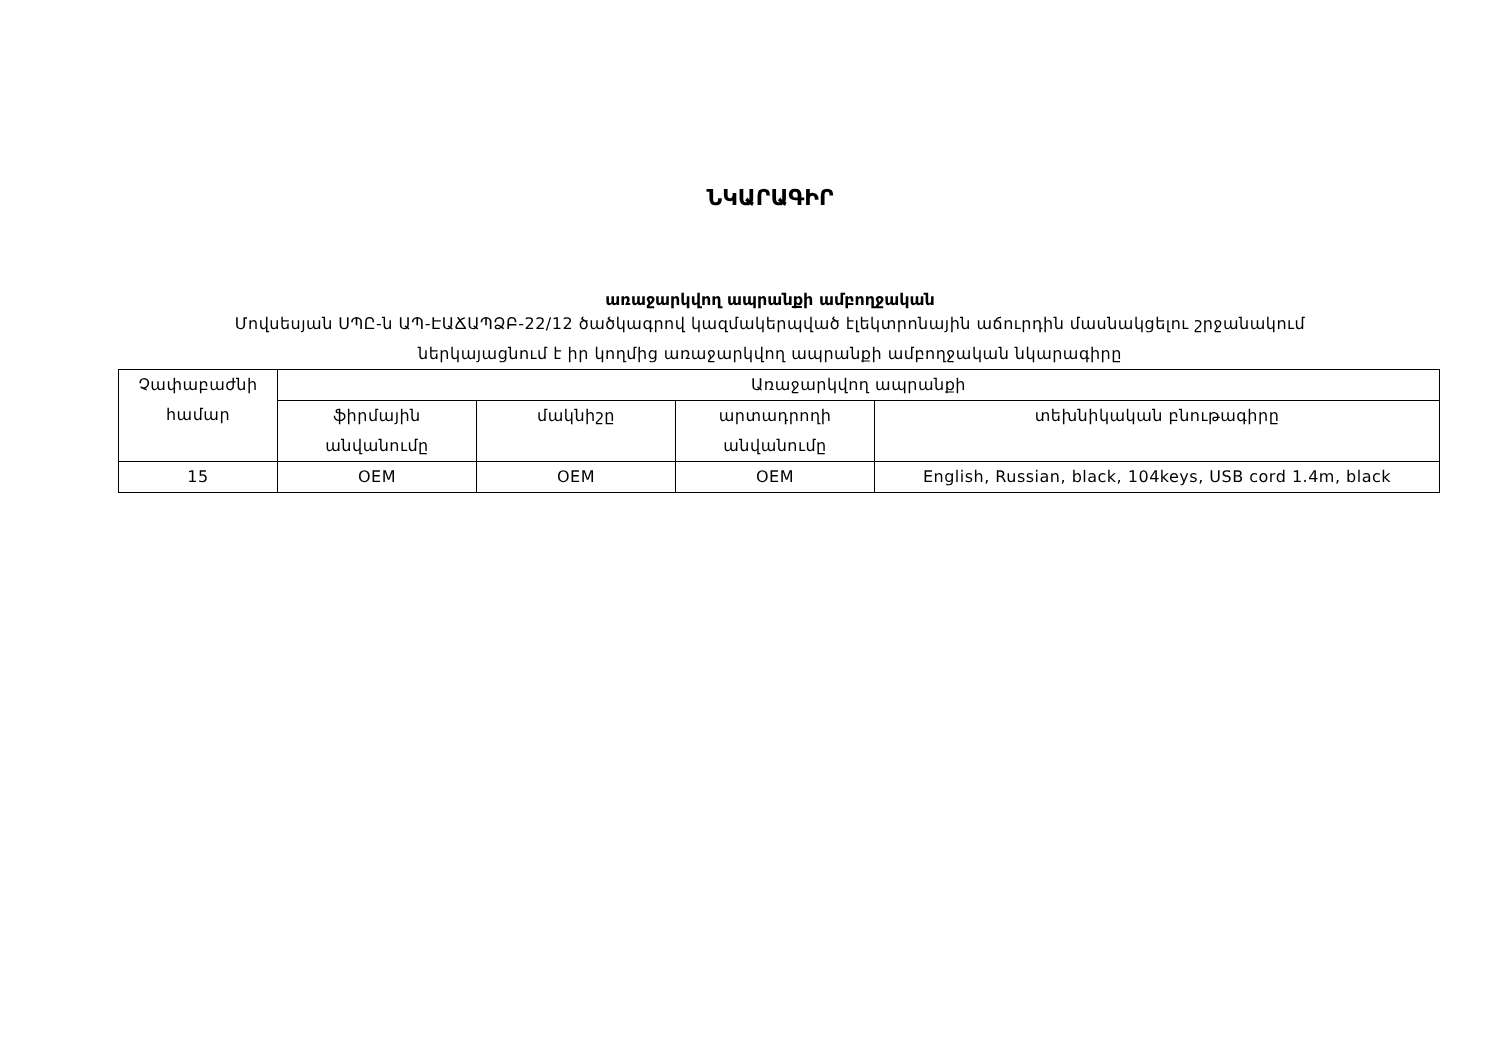ՆԿԱՐԱԳԻՐ
առաջարկվող ապրանքի ամբողջական
Մովսեսյան ՍՊԸ-ն ԱՊ-ԷԱՃԱՊՁԲ-22/12 ծածկագրով կազմակերպված էլեկտրոնային աճուրդին մասնակցելու շրջանակում
ներկայացնում է իր կողմից առաջարկվող ապրանքի ամբողջական նկարագիրը
| Չափաբաժնի համար | Առաջարկվող ապրանքի | | | |
| --- | --- | --- | --- | --- |
| | ֆիրմային անվանումը | մակնիշը | արտադրողի անվանումը | տեխնիկական բնութագիրը |
| 15 | OEM | OEM | OEM | English, Russian, black, 104keys, USB cord 1.4m, black |